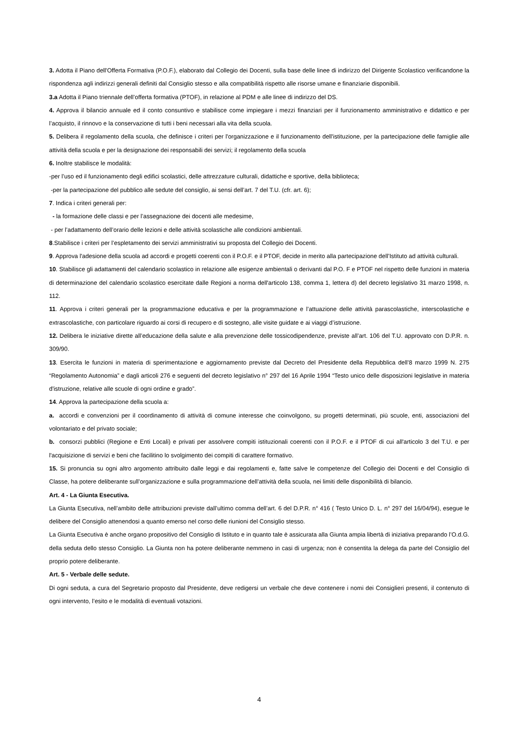3. Adotta il Piano dell'Offerta Formativa (P.O.F.), elaborato dal Collegio dei Docenti, sulla base delle linee di indirizzo del Dirigente Scolastico verificandone la rispondenza agli indirizzi generali definiti dal Consiglio stesso e alla compatibilità rispetto alle risorse umane e finanziarie disponibili.
3.a Adotta il Piano triennale dell’offerta formativa (PTOF), in relazione al PDM e alle linee di indirizzo del DS.
4. Approva il bilancio annuale ed il conto consuntivo e stabilisce come impiegare i mezzi finanziari per il funzionamento amministrativo e didattico e per l’acquisto, il rinnovo e la conservazione di tutti i beni necessari alla vita della scuola.
5. Delibera il regolamento della scuola, che definisce i criteri per l'organizzazione e il funzionamento dell'istituzione, per la partecipazione delle famiglie alle attività della scuola e per la designazione dei responsabili dei servizi; il regolamento della scuola
6. Inoltre stabilisce le modalità:
-per l’uso ed il funzionamento degli edifici scolastici, delle attrezzature culturali, didattiche e sportive, della biblioteca;
-per la partecipazione del pubblico alle sedute del consiglio, ai sensi dell’art. 7 del T.U. (cfr. art. 6);
7. Indica i criteri generali per:
- la formazione delle classi e per l’assegnazione dei docenti alle medesime,
- per l’adattamento dell’orario delle lezioni e delle attività scolastiche alle condizioni ambientali.
8.Stabilisce i criteri per l’espletamento dei servizi amministrativi su proposta del Collegio dei Docenti.
9. Approva l'adesione della scuola ad accordi e progetti coerenti con il P.O.F. e il PTOF, decide in merito alla partecipazione dell’Istituto ad attività culturali.
10. Stabilisce gli adattamenti del calendario scolastico in relazione alle esigenze ambientali o derivanti dal P.O. F e PTOF nel rispetto delle funzioni in materia di determinazione del calendario scolastico esercitate dalle Regioni a norma dell'articolo 138, comma 1, lettera d) del decreto legislativo 31 marzo 1998, n. 112.
11. Approva i criteri generali per la programmazione educativa e per la programmazione e l’attuazione delle attività parascolastiche, interscolastiche e extrascolastiche, con particolare riguardo ai corsi di recupero e di sostegno, alle visite guidate e ai viaggi d’istruzione.
12. Delibera le iniziative dirette all’educazione della salute e alla prevenzione delle tossicodipendenze, previste all’art. 106 del T.U. approvato con D.P.R. n. 309/90.
13. Esercita le funzioni in materia di sperimentazione e aggiornamento previste dal Decreto del Presidente della Repubblica dell’8 marzo 1999 N. 275 “Regolamento Autonomia” e dagli articoli 276 e seguenti del decreto legislativo n° 297 del 16 Aprile 1994 “Testo unico delle disposizioni legislative in materia d'istruzione, relative alle scuole di ogni ordine e grado”.
14. Approva la partecipazione della scuola a:
a. accordi e convenzioni per il coordinamento di attività di comune interesse che coinvolgono, su progetti determinati, più scuole, enti, associazioni del volontariato e del privato sociale;
b. consorzi pubblici (Regione e Enti Locali) e privati per assolvere compiti istituzionali coerenti con il P.O.F. e il PTOF di cui all'articolo 3 del T.U. e per l'acquisizione di servizi e beni che facilitino lo svolgimento dei compiti di carattere formativo.
15. Si pronuncia su ogni altro argomento attribuito dalle leggi e dai regolamenti e, fatte salve le competenze del Collegio dei Docenti e del Consiglio di Classe, ha potere deliberante sull’organizzazione e sulla programmazione dell’attività della scuola, nei limiti delle disponibilità di bilancio.
Art. 4 - La Giunta Esecutiva.
La Giunta Esecutiva, nell’ambito delle attribuzioni previste dall’ultimo comma dell’art. 6 del D.P.R. n° 416 ( Testo Unico D. L. n° 297 del 16/04/94), esegue le delibere del Consiglio attenendosi a quanto emerso nel corso delle riunioni del Consiglio stesso.
La Giunta Esecutiva è anche organo propositivo del Consiglio di Istituto e in quanto tale è assicurata alla Giunta ampia libertà di iniziativa preparando l’O.d.G. della seduta dello stesso Consiglio. La Giunta non ha potere deliberante nemmeno in casi di urgenza; non è consentita la delega da parte del Consiglio del proprio potere deliberante.
Art. 5 - Verbale delle sedute.
Di ogni seduta, a cura del Segretario proposto dal Presidente, deve redigersi un verbale che deve contenere i nomi dei Consiglieri presenti, il contenuto di ogni intervento, l’esito e le modalità di eventuali votazioni.
4